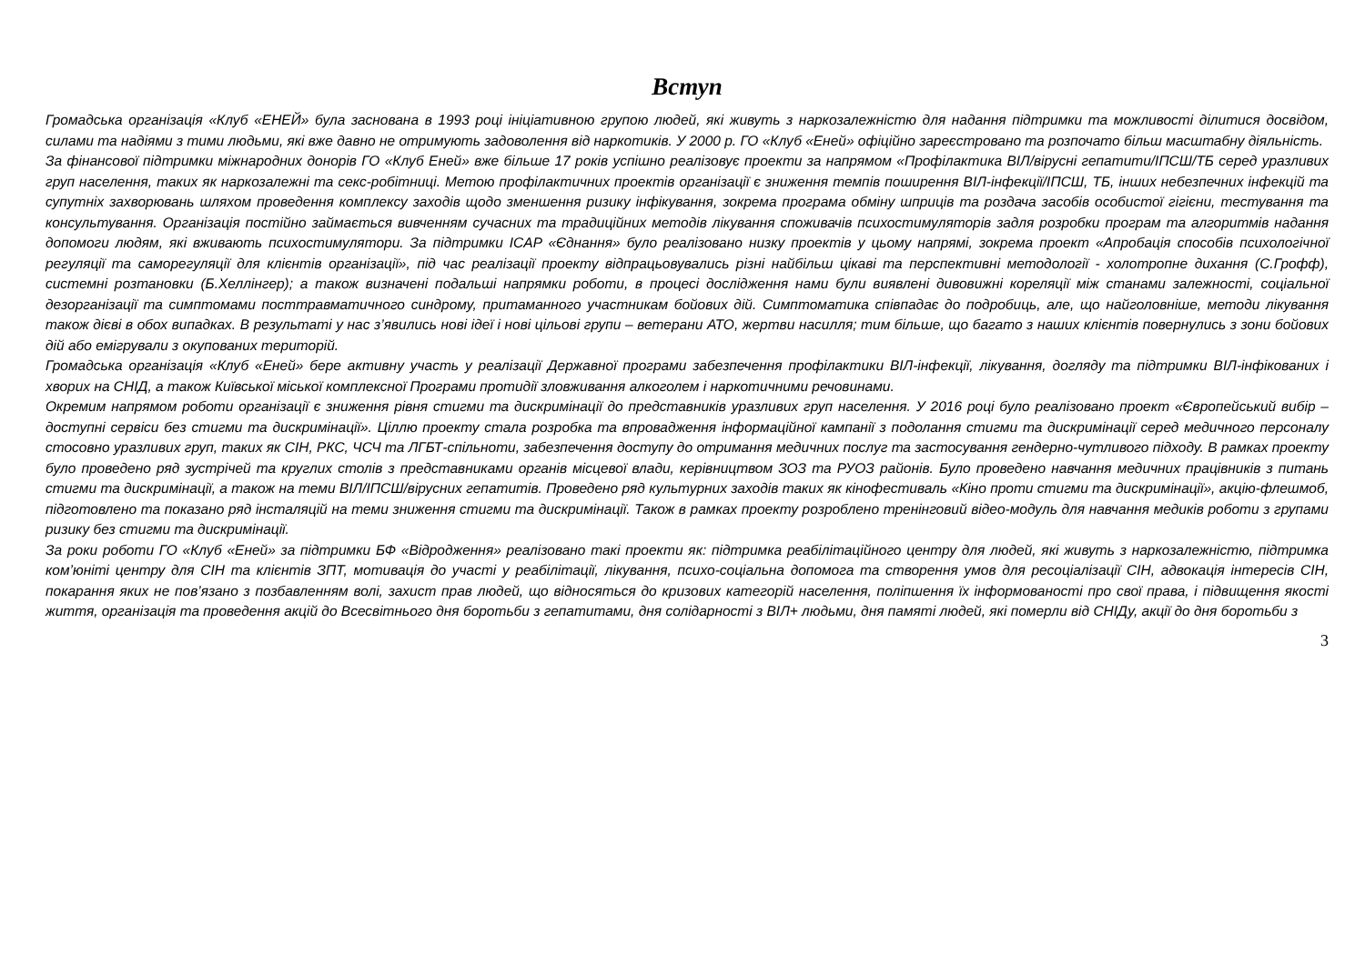Вступ
Громадська організація «Клуб «ЕНЕЙ» була заснована в 1993 році ініціативною групою людей, які живуть з наркозалежністю для надання підтримки та можливості ділитися досвідом, силами та надіями з тими людьми, які вже давно не отримують задоволення від наркотиків. У 2000 р. ГО «Клуб «Еней» офіційно зареєстровано та розпочато більш масштабну діяльність.
За фінансової підтримки міжнародних донорів ГО «Клуб Еней» вже більше 17 років успішно реалізовує проекти за напрямом «Профілактика ВІЛ/вірусні гепатити/ІПСШ/ТБ серед уразливих груп населення, таких як наркозалежні та секс-робітниці. Метою профілактичних проектів організації є зниження темпів поширення ВІЛ-інфекції/ІПСШ, ТБ, інших небезпечних інфекцій та супутніх захворювань шляхом проведення комплексу заходів щодо зменшення ризику інфікування, зокрема програма обміну шприців та роздача засобів особистої гігієни, тестування та консультування. Організація постійно займається вивченням сучасних та традиційних методів лікування споживачів психостимуляторів задля розробки програм та алгоритмів надання допомоги людям, які вживають психостимулятори. За підтримки ICAP «Єднання» було реалізовано низку проектів у цьому напрямі, зокрема проект «Апробація способів психологічної регуляції та саморегуляції для клієнтів організації», під час реалізації проекту відпрацьовувались різні найбільш цікаві та перспективні методології - холотропне дихання (С.Грофф), системні розтановки (Б.Хеллінгер); а також визначені подальші напрямки роботи, в процесі дослідження нами були виявлені дивовижні кореляції між станами залежності, соціальної дезорганізації та симптомами посттравматичного синдрому, притаманного участникам бойових дій. Симптоматика співпадає до подробиць, але, що найголовніше, методи лікування також дієві в обох випадках. В результаті у нас з’явились нові ідеї і нові цільові групи – ветерани АТО, жертви насилля; тим більше, що багато з наших клієнтів повернулись з зони бойових дій або емігрували з окупованих територій.
Громадська організація «Клуб «Еней» бере активну участь у реалізації Державної програми забезпечення профілактики ВІЛ-інфекції, лікування, догляду та підтримки ВІЛ-інфікованих і хворих на СНІД, а також Київської міської комплексної Програми протидії зловживання алкоголем і наркотичними речовинами.
Окремим напрямом роботи організації є зниження рівня стигми та дискримінації до представників уразливих груп населення. У 2016 році було реалізовано проект «Європейський вибір – доступні сервіси без стигми та дискримінації». Ціллю проекту стала розробка та впровадження інформаційної кампанії з подолання стигми та дискримінації серед медичного персоналу стосовно уразливих груп, таких як СІН, РКС, ЧСЧ та ЛГБТ-спільноти, забезпечення доступу до отримання медичних послуг та застосування гендерно-чутливого підходу. В рамках проекту було проведено ряд зустрічей та круглих столів з представниками органів місцевої влади, керівництвом ЗОЗ та РУОЗ районів. Було проведено навчання медичних працівників з питань стигми та дискримінації, а також на теми ВІЛ/ІПСШ/вірусних гепатитів. Проведено ряд культурних заходів таких як кінофестиваль «Кіно проти стигми та дискримінації», акцію-флешмоб, підготовлено та показано ряд інсталяцій на теми зниження стигми та дискримінації. Також в рамках проекту розроблено тренінговий відео-модуль для навчання медиків роботи з групами ризику без стигми та дискримінації.
За роки роботи ГО «Клуб «Еней» за підтримки БФ «Відродження» реалізовано такі проекти як: підтримка реабілітаційного центру для людей, які живуть з наркозалежністю, підтримка ком’юніті центру для СІН та клієнтів ЗПТ, мотивація до участі у реабілітації, лікування, психо-соціальна допомога та створення умов для ресоціалізації СІН, адвокація інтересів СІН, покарання яких не пов’язано з позбавленням волі, захист прав людей, що відносяться до кризових категорій населення, поліпшення їх інформованості про свої права, і підвищення якості життя, організація та проведення акцій до Всесвітнього дня боротьби з гепатитами, дня солідарності з ВІЛ+ людьми, дня памяті людей, які померли від СНІДу, акції до дня боротьби з
3